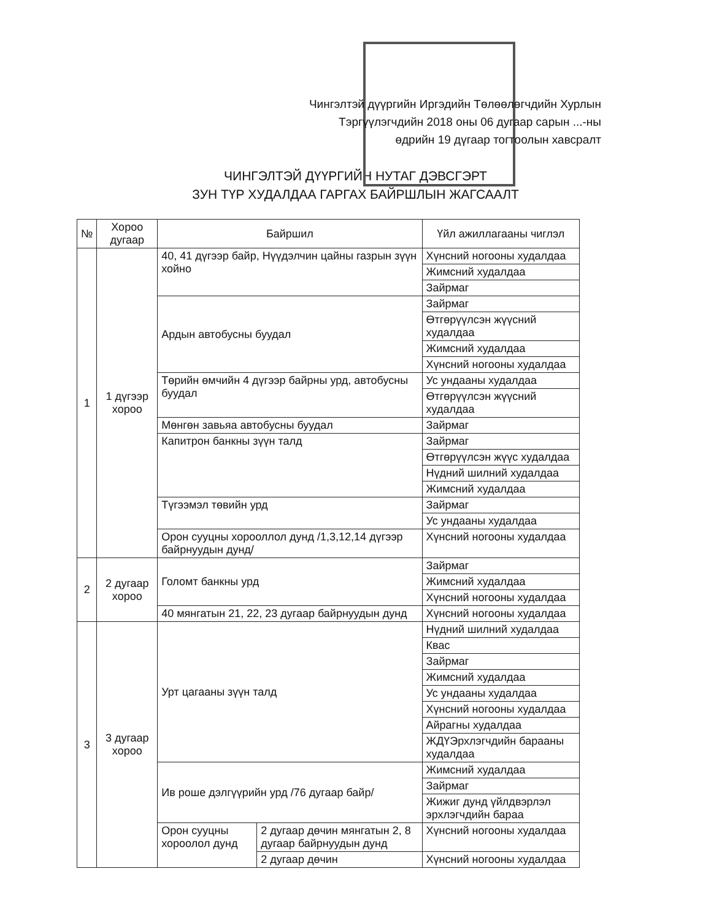Чингэлтэй дүүргийн Иргэдийн Төлөөлөгчдийн Хурлын
Тэргүүлэгчдийн 2018 оны 06 дугаар сарын ...-ны
өдрийн 19 дүгаар тогтоолын хавсралт
ЧИНГЭЛТЭЙ ДҮҮРГИЙН НУТАГ ДЭВСГЭРТ
ЗУН ТҮР ХУДАЛДАА ГАРГАХ БАЙРШЛЫН ЖАГСААЛТ
| № | Хороо дугаар | Байршил | | Үйл ажиллагааны чиглэл |
| --- | --- | --- | --- | --- |
| 1 | 1 дүгээр хороо | 40, 41 дүгээр байр, Нүүдэлчин цайны газрын зүүн хойно | | Хүнсний ногооны худалдаа |
| | | | | Жимсний худалдаа |
| | | | | Зайрмаг |
| | | Ардын автобусны буудал | | Зайрмаг |
| | | | | Өтгөрүүлсэн жүүсний худалдаа |
| | | | | Жимсний худалдаа |
| | | | | Хүнсний ногооны худалдаа |
| | | Төрийн өмчийн 4 дүгээр байрны урд, автобусны буудал | | Ус ундааны худалдаа |
| | | | | Өтгөрүүлсэн жүүсний худалдаа |
| | | Мөнгөн завьяа автобусны буудал | | Зайрмаг |
| | | Капитрон банкны зүүн талд | | Зайрмаг |
| | | | | Өтгөрүүлсэн жүүс худалдаа |
| | | | | Нүдний шилний худалдаа |
| | | | | Жимсний худалдаа |
| | | Түгээмэл төвийн урд | | Зайрмаг |
| | | | | Ус ундааны худалдаа |
| | | Орон сууцны хорооллол дунд /1,3,12,14 дүгээр байрнуудын дунд/ | | Хүнсний ногооны худалдаа |
| 2 | 2 дугаар хороо | Голомт банкны урд | | Зайрмаг |
| | | | | Жимсний худалдаа |
| | | | | Хүнсний ногооны худалдаа |
| | | 40 мянгатын 21, 22, 23 дугаар байрнуудын дунд | | Хүнсний ногооны худалдаа |
| 3 | 3 дугаар хороо | Урт цагааны зүүн талд | | Нүдний шилний худалдаа |
| | | | | Квас |
| | | | | Зайрмаг |
| | | | | Жимсний худалдаа |
| | | | | Ус ундааны худалдаа |
| | | | | Хүнсний ногооны худалдаа |
| | | | | Айрагны худалдаа |
| | | | | ЖДҮЭрхлэгчдийн барааны худалдаа |
| | | Ив роше дэлгүүрийн урд /76 дугаар байр/ | | Жимсний худалдаа |
| | | | | Зайрмаг |
| | | | | Жижиг дунд үйлдвэрлэл эрхлэгчдийн бараа |
| | | Орон сууцны хороолол дунд | 2 дугаар дөчин мянгатын 2, 8 дугаар байрнуудын дунд | Хүнсний ногооны худалдаа |
| | | | 2 дугаар дөчин | Хүнсний ногооны худалдаа |